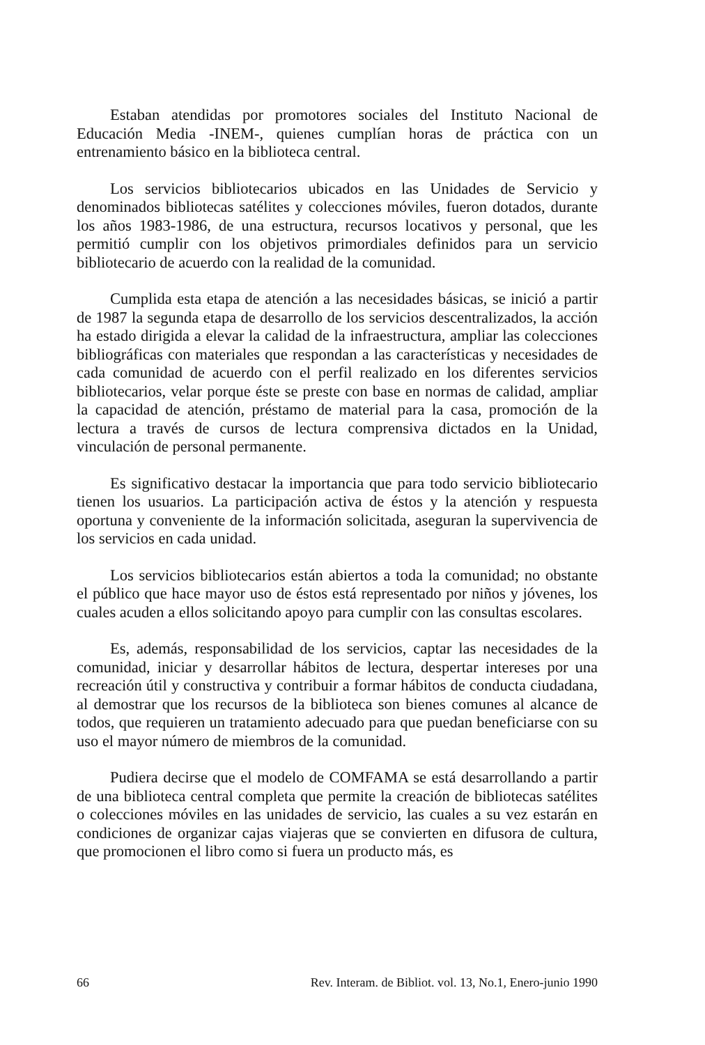Estaban atendidas por promotores sociales del Instituto Nacional de Educación Media -INEM-, quienes cumplían horas de práctica con un entrenamiento básico en la biblioteca central.
Los servicios bibliotecarios ubicados en las Unidades de Servicio y denominados bibliotecas satélites y colecciones móviles, fueron dotados, durante los años 1983-1986, de una estructura, recursos locativos y personal, que les permitió cumplir con los objetivos primordiales definidos para un servicio bibliotecario de acuerdo con la realidad de la comunidad.
Cumplida esta etapa de atención a las necesidades básicas, se inició a partir de 1987 la segunda etapa de desarrollo de los servicios descentralizados, la acción ha estado dirigida a elevar la calidad de la infraestructura, ampliar las colecciones bibliográficas con materiales que respondan a las características y necesidades de cada comunidad de acuerdo con el perfil realizado en los diferentes servicios bibliotecarios, velar porque éste se preste con base en normas de calidad, ampliar la capacidad de atención, préstamo de material para la casa, promoción de la lectura a través de cursos de lectura comprensiva dictados en la Unidad, vinculación de personal permanente.
Es significativo destacar la importancia que para todo servicio bibliotecario tienen los usuarios. La participación activa de éstos y la atención y respuesta oportuna y conveniente de la información solicitada, aseguran la supervivencia de los servicios en cada unidad.
Los servicios bibliotecarios están abiertos a toda la comunidad; no obstante el público que hace mayor uso de éstos está representado por niños y jóvenes, los cuales acuden a ellos solicitando apoyo para cumplir con las consultas escolares.
Es, además, responsabilidad de los servicios, captar las necesidades de la comunidad, iniciar y desarrollar hábitos de lectura, despertar intereses por una recreación útil y constructiva y contribuir a formar hábitos de conducta ciudadana, al demostrar que los recursos de la biblioteca son bienes comunes al alcance de todos, que requieren un tratamiento adecuado para que puedan beneficiarse con su uso el mayor número de miembros de la comunidad.
Pudiera decirse que el modelo de COMFAMA se está desarrollando a partir de una biblioteca central completa que permite la creación de bibliotecas satélites o colecciones móviles en las unidades de servicio, las cuales a su vez estarán en condiciones de organizar cajas viajeras que se convierten en difusora de cultura, que promocionen el libro como si fuera un producto más, es
66 Rev. Interam. de Bibliot. vol. 13, No.1, Enero-junio 1990